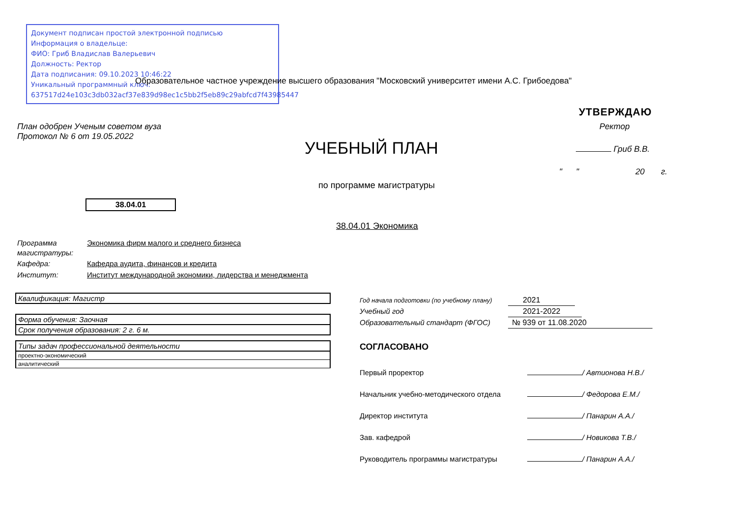Документ подписан простой электронной подписью
Информация о владельце:
ФИО: Гриб Владислав Валерьевич
Должность: Ректор
Дата подписания: 09.10.2023 10:46:22
Уникальный программный ключ:
637517d24e103c3db032acf37e839d98ec1c5bb2f5eb89c29abfcd7f43985447
Образовательное частное учреждение высшего образования "Московский университет имени А.С. Грибоедова"
УТВЕРЖДАЮ
План одобрен Ученым советом вуза
Протокол № 6 от 19.05.2022
Ректор
УЧЕБНЫЙ ПЛАН Гриб В.В.
" " 20 г.
по программе магистратуры
38.04.01
38.04.01 Экономика
Программа магистратуры: Экономика фирм малого и среднего бизнеса
Кафедра: Кафедра аудита, финансов и кредита
Институт: Институт международной экономики, лидерства и менеджмента
| Квалификация: Магистр |
| Форма обучения: Заочная |
| Срок получения образования: 2 г. 6 м. |
| Типы задач профессиональной деятельности |
| проектно-экономический |
| аналитический |
Год начала подготовки (по учебному плану) 2021
Учебный год 2021-2022
Образовательный стандарт (ФГОС) № 939 от 11.08.2020
СОГЛАСОВАНО
Первый проректор / Автионова Н.В./
Начальник учебно-методического отдела / Федорова Е.М./
Директор института / Панарин А.А./
Зав. кафедрой / Новикова Т.В./
Руководитель программы магистратуры / Панарин А.А./